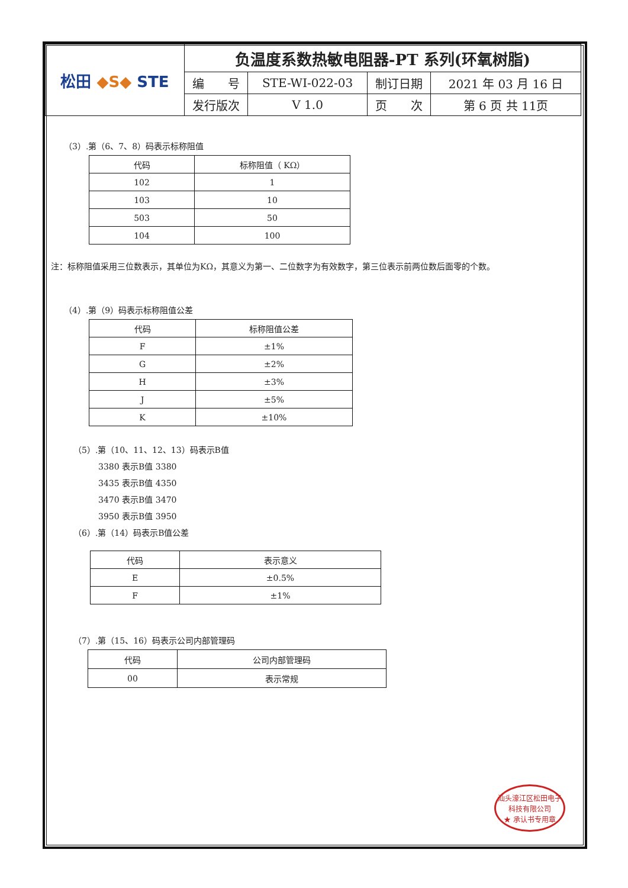| 松田 ◆S◆ STE | 负温度系数热敏电阻器-PT 系列(环氧树脂) | | | |
| | 编 号 | STE-WI-022-03 | 制订日期 | 2021 年 03 月 16 日 |
| | 发行版次 | V 1.0 | 页 次 | 第 6 页 共 11页 |
（3）.第（6、7、8）码表示标称阻值
| 代码 | 标称阻值（ KΩ） |
| --- | --- |
| 102 | 1 |
| 103 | 10 |
| 503 | 50 |
| 104 | 100 |
注：标称阻值采用三位数表示，其单位为KΩ，其意义为第一、二位数字为有效数字，第三位表示前两位数后面零的个数。
（4）.第（9）码表示标称阻值公差
| 代码 | 标称阻值公差 |
| --- | --- |
| F | ±1% |
| G | ±2% |
| H | ±3% |
| J | ±5% |
| K | ±10% |
（5）.第（10、11、12、13）码表示B值
3380 表示B值 3380
3435 表示B值 4350
3470 表示B值 3470
3950 表示B值 3950
（6）.第（14）码表示B值公差
| 代码 | 表示意义 |
| --- | --- |
| E | ±0.5% |
| F | ±1% |
（7）.第（15、16）码表示公司内部管理码
| 代码 | 公司内部管理码 |
| --- | --- |
| 00 | 表示常规 |
汕头濠江区松田电子科技有限公司
★ 承认书专用章